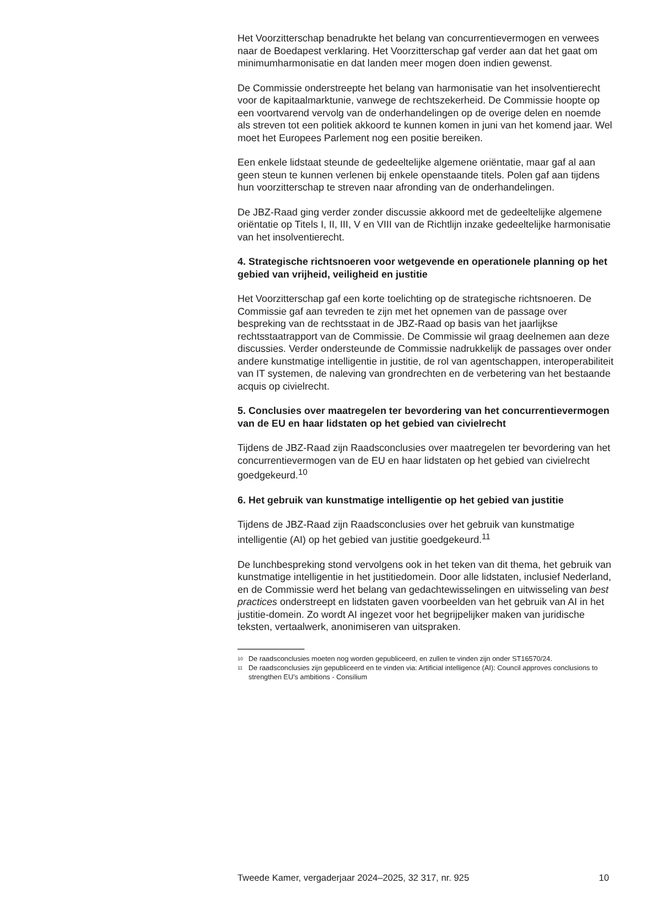Het Voorzitterschap benadrukte het belang van concurrentievermogen en verwees naar de Boedapest verklaring. Het Voorzitterschap gaf verder aan dat het gaat om minimumharmonisatie en dat landen meer mogen doen indien gewenst.
De Commissie onderstreepte het belang van harmonisatie van het insolventierecht voor de kapitaalmarktunie, vanwege de rechtszekerheid. De Commissie hoopte op een voortvarend vervolg van de onderhandelingen op de overige delen en noemde als streven tot een politiek akkoord te kunnen komen in juni van het komend jaar. Wel moet het Europees Parlement nog een positie bereiken.
Een enkele lidstaat steunde de gedeeltelijke algemene oriëntatie, maar gaf al aan geen steun te kunnen verlenen bij enkele openstaande titels. Polen gaf aan tijdens hun voorzitterschap te streven naar afronding van de onderhandelingen.
De JBZ-Raad ging verder zonder discussie akkoord met de gedeeltelijke algemene oriëntatie op Titels I, II, III, V en VIII van de Richtlijn inzake gedeeltelijke harmonisatie van het insolventierecht.
4. Strategische richtsnoeren voor wetgevende en operationele planning op het gebied van vrijheid, veiligheid en justitie
Het Voorzitterschap gaf een korte toelichting op de strategische richtsnoeren. De Commissie gaf aan tevreden te zijn met het opnemen van de passage over bespreking van de rechtsstaat in de JBZ-Raad op basis van het jaarlijkse rechtsstaatrapport van de Commissie. De Commissie wil graag deelnemen aan deze discussies. Verder ondersteunde de Commissie nadrukkelijk de passages over onder andere kunstmatige intelligentie in justitie, de rol van agentschappen, interoperabiliteit van IT systemen, de naleving van grondrechten en de verbetering van het bestaande acquis op civielrecht.
5. Conclusies over maatregelen ter bevordering van het concurrentievermogen van de EU en haar lidstaten op het gebied van civielrecht
Tijdens de JBZ-Raad zijn Raadsconclusies over maatregelen ter bevordering van het concurrentievermogen van de EU en haar lidstaten op het gebied van civielrecht goedgekeurd.<sup>10</sup>
6. Het gebruik van kunstmatige intelligentie op het gebied van justitie
Tijdens de JBZ-Raad zijn Raadsconclusies over het gebruik van kunstmatige intelligentie (AI) op het gebied van justitie goedgekeurd.<sup>11</sup>
De lunchbespreking stond vervolgens ook in het teken van dit thema, het gebruik van kunstmatige intelligentie in het justitiedomein. Door alle lidstaten, inclusief Nederland, en de Commissie werd het belang van gedachtewisselingen en uitwisseling van best practices onderstreept en lidstaten gaven voorbeelden van het gebruik van AI in het justitie-domein. Zo wordt AI ingezet voor het begrijpelijker maken van juridische teksten, vertaalwerk, anonimiseren van uitspraken.
<sup>10</sup> De raadsconclusies moeten nog worden gepubliceerd, en zullen te vinden zijn onder ST16570/24.
<sup>11</sup> De raadsconclusies zijn gepubliceerd en te vinden via: Artificial intelligence (AI): Council approves conclusions to strengthen EU’s ambitions - Consilium
Tweede Kamer, vergaderjaar 2024–2025, 32 317, nr. 925 10